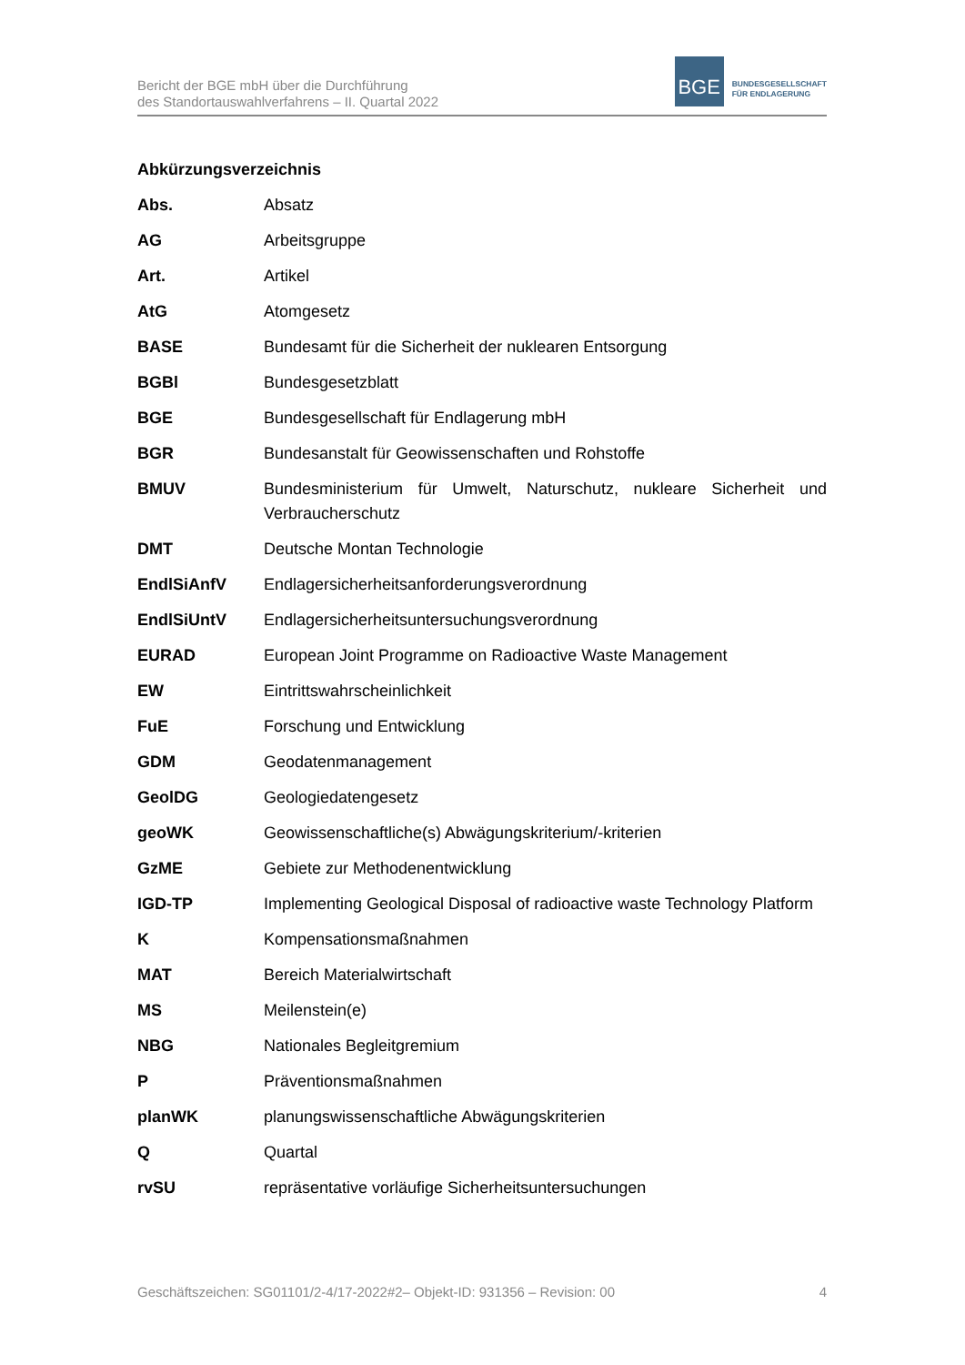Bericht der BGE mbH über die Durchführung
des Standortauswahlverfahrens – II. Quartal 2022
BGE
BUNDESGESELLSCHAFT
FÜR ENDLAGERUNG
Abkürzungsverzeichnis
| Abs. | Absatz |
| AG | Arbeitsgruppe |
| Art. | Artikel |
| AtG | Atomgesetz |
| BASE | Bundesamt für die Sicherheit der nuklearen Entsorgung |
| BGBl | Bundesgesetzblatt |
| BGE | Bundesgesellschaft für Endlagerung mbH |
| BGR | Bundesanstalt für Geowissenschaften und Rohstoffe |
| BMUV | Bundesministerium für Umwelt, Naturschutz, nukleare Sicherheit und Verbraucherschutz |
| DMT | Deutsche Montan Technologie |
| EndlSiAnfV | Endlagersicherheitsanforderungsverordnung |
| EndlSiUntV | Endlagersicherheitsuntersuchungsverordnung |
| EURAD | European Joint Programme on Radioactive Waste Management |
| EW | Eintrittswahrscheinlichkeit |
| FuE | Forschung und Entwicklung |
| GDM | Geodatenmanagement |
| GeolDG | Geologiedatengesetz |
| geoWK | Geowissenschaftliche(s) Abwägungskriterium/-kriterien |
| GzME | Gebiete zur Methodenentwicklung |
| IGD-TP | Implementing Geological Disposal of radioactive waste Technology Platform |
| K | Kompensationsmaßnahmen |
| MAT | Bereich Materialwirtschaft |
| MS | Meilenstein(e) |
| NBG | Nationales Begleitgremium |
| P | Präventionsmaßnahmen |
| planWK | planungswissenschaftliche Abwägungskriterien |
| Q | Quartal |
| rvSU | repräsentative vorläufige Sicherheitsuntersuchungen |
Geschäftszeichen: SG01101/2-4/17-2022#2– Objekt-ID: 931356 – Revision: 00 4